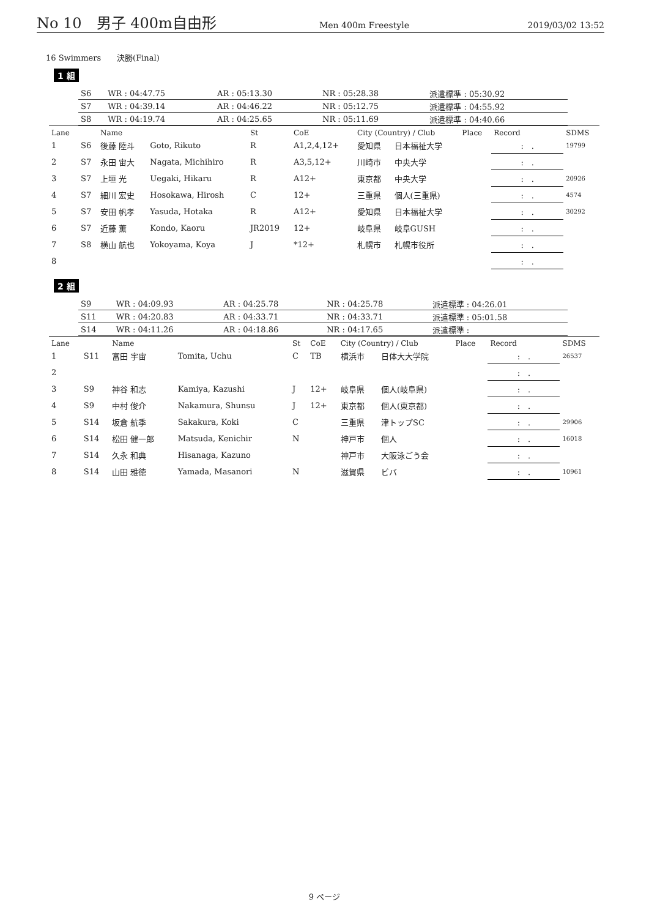No 10　男子 400m自由形 Men 400m Freestyle 2019/03/02 13:52
16 Swimmers　　決勝(Final)
1 組
| S6 | WR : 04:47.75 | AR : 05:13.30 | NR : 05:28.38 | 派遣標準 : 05:30.92 |
| S7 | WR : 04:39.14 | AR : 04:46.22 | NR : 05:12.75 | 派遣標準 : 04:55.92 |
| S8 | WR : 04:19.74 | AR : 04:25.65 | NR : 05:11.69 | 派遣標準 : 04:40.66 |
| Lane | | Name | | St | CoE | City (Country) / Club | | Place | Record | SDMS |
| --- | --- | --- | --- | --- | --- | --- | --- | --- | --- | --- |
| 1 | S6 | 後藤 陸斗 | Goto, Rikuto | R | A1,2,4,12+ | 愛知県 | 日本福祉大学 | | : . | 19799 |
| 2 | S7 | 永田 宙大 | Nagata, Michihiro | R | A3,5,12+ | 川崎市 | 中央大学 | | : . | |
| 3 | S7 | 上垣 光 | Uegaki, Hikaru | R | A12+ | 東京都 | 中央大学 | | : . | 20926 |
| 4 | S7 | 細川 宏史 | Hosokawa, Hirosh | C | 12+ | 三重県 | 個人(三重県) | | : . | 4574 |
| 5 | S7 | 安田 帆孝 | Yasuda, Hotaka | R | A12+ | 愛知県 | 日本福祉大学 | | : . | 30292 |
| 6 | S7 | 近藤 薫 | Kondo, Kaoru | JR2019 | 12+ | 岐阜県 | 岐阜GUSH | | : . | |
| 7 | S8 | 横山 航也 | Yokoyama, Koya | J | *12+ | 札幌市 | 札幌市役所 | | : . | |
| 8 | | | | | | | | | : . | |
2 組
| S9 | WR : 04:09.93 | AR : 04:25.78 | NR : 04:25.78 | 派遣標準 : 04:26.01 |
| S11 | WR : 04:20.83 | AR : 04:33.71 | NR : 04:33.71 | 派遣標準 : 05:01.58 |
| S14 | WR : 04:11.26 | AR : 04:18.86 | NR : 04:17.65 | 派遣標準 : |
| Lane | | Name | | St | CoE | City (Country) / Club | | Place | Record | SDMS |
| --- | --- | --- | --- | --- | --- | --- | --- | --- | --- | --- |
| 1 | S11 | 富田 宇宙 | Tomita, Uchu | C | TB | 横浜市 | 日体大大学院 | | : . | 26537 |
| 2 | | | | | | | | | : . | |
| 3 | S9 | 神谷 和志 | Kamiya, Kazushi | J | 12+ | 岐阜県 | 個人(岐阜県) | | : . | |
| 4 | S9 | 中村 俊介 | Nakamura, Shunsu | J | 12+ | 東京都 | 個人(東京都) | | : . | |
| 5 | S14 | 坂倉 航季 | Sakakura, Koki | C | | 三重県 | 津トップSC | | : . | 29906 |
| 6 | S14 | 松田 健一郎 | Matsuda, Kenichir | N | | 神戸市 | 個人 | | : . | 16018 |
| 7 | S14 | 久永 和典 | Hisanaga, Kazuno | | | 神戸市 | 大阪泳ごう会 | | : . | |
| 8 | S14 | 山田 雅徳 | Yamada, Masanori | N | | 滋賀県 | ビバ | | : . | 10961 |
9 ページ